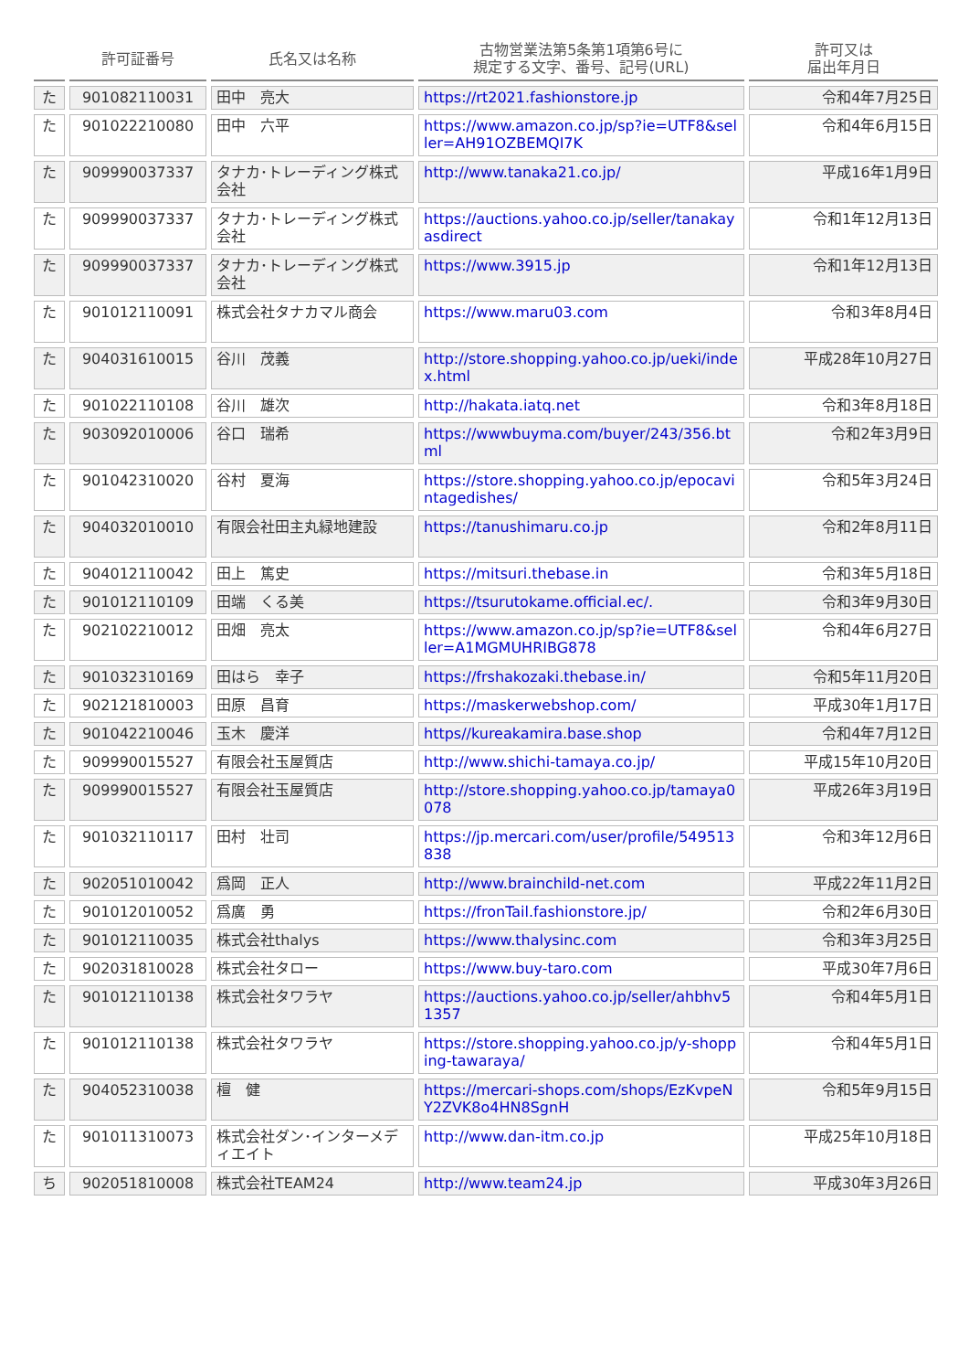| | 許可証番号 | 氏名又は名称 | 古物営業法第5条第1項第6号に 規定する文字、番号、記号(URL) | 許可又は 届出年月日 |
| --- | --- | --- | --- | --- |
| た | 901082110031 | 田中 亮大 | https://rt2021.fashionstore.jp | 令和4年7月25日 |
| た | 901022210080 | 田中 六平 | https://www.amazon.co.jp/sp?ie=UTF8&seller=AH91OZBEMQI7K | 令和4年6月15日 |
| た | 909990037337 | タナカ･トレーディング株式会社 | http://www.tanaka21.co.jp/ | 平成16年1月9日 |
| た | 909990037337 | タナカ･トレーディング株式会社 | https://auctions.yahoo.co.jp/seller/tanakayasdirect | 令和1年12月13日 |
| た | 909990037337 | タナカ･トレーディング株式会社 | https://www.3915.jp | 令和1年12月13日 |
| た | 901012110091 | 株式会社タナカマル商会 | https://www.maru03.com | 令和3年8月4日 |
| た | 904031610015 | 谷川 茂義 | http://store.shopping.yahoo.co.jp/ueki/index.html | 平成28年10月27日 |
| た | 901022110108 | 谷川 雄次 | http://hakata.iatq.net | 令和3年8月18日 |
| た | 903092010006 | 谷口 瑞希 | https://wwwbuyma.com/buyer/243/356.btml | 令和2年3月9日 |
| た | 901042310020 | 谷村 夏海 | https://store.shopping.yahoo.co.jp/epocavintagedishes/ | 令和5年3月24日 |
| た | 904032010010 | 有限会社田主丸緑地建設 | https://tanushimaru.co.jp | 令和2年8月11日 |
| た | 904012110042 | 田上 篤史 | https://mitsuri.thebase.in | 令和3年5月18日 |
| た | 901012110109 | 田端 くる美 | https://tsurutokame.official.ec/. | 令和3年9月30日 |
| た | 902102210012 | 田畑 亮太 | https://www.amazon.co.jp/sp?ie=UTF8&seller=A1MGMUHRIBG878 | 令和4年6月27日 |
| た | 901032310169 | 田はら 幸子 | https://frshakozaki.thebase.in/ | 令和5年11月20日 |
| た | 902121810003 | 田原 昌育 | https://maskerwebshop.com/ | 平成30年1月17日 |
| た | 901042210046 | 玉木 慶洋 | https//kureakamira.base.shop | 令和4年7月12日 |
| た | 909990015527 | 有限会社玉屋質店 | http://www.shichi-tamaya.co.jp/ | 平成15年10月20日 |
| た | 909990015527 | 有限会社玉屋質店 | http://store.shopping.yahoo.co.jp/tamaya0078 | 平成26年3月19日 |
| た | 901032110117 | 田村 壮司 | https://jp.mercari.com/user/profile/549513838 | 令和3年12月6日 |
| た | 902051010042 | 爲岡 正人 | http://www.brainchild-net.com | 平成22年11月2日 |
| た | 901012010052 | 爲廣 勇 | https://fronTail.fashionstore.jp/ | 令和2年6月30日 |
| た | 901012110035 | 株式会社thalys | https://www.thalysinc.com | 令和3年3月25日 |
| た | 902031810028 | 株式会社タロー | https://www.buy-taro.com | 平成30年7月6日 |
| た | 901012110138 | 株式会社タワラヤ | https://auctions.yahoo.co.jp/seller/ahbhv51357 | 令和4年5月1日 |
| た | 901012110138 | 株式会社タワラヤ | https://store.shopping.yahoo.co.jp/y-shopping-tawaraya/ | 令和4年5月1日 |
| た | 904052310038 | 檀 健 | https://mercari-shops.com/shops/EzKvpeNY2ZVK8o4HN8SgnH | 令和5年9月15日 |
| た | 901011310073 | 株式会社ダン･インターメディエイト | http://www.dan-itm.co.jp | 平成25年10月18日 |
| ち | 902051810008 | 株式会社TEAM24 | http://www.team24.jp | 平成30年3月26日 |